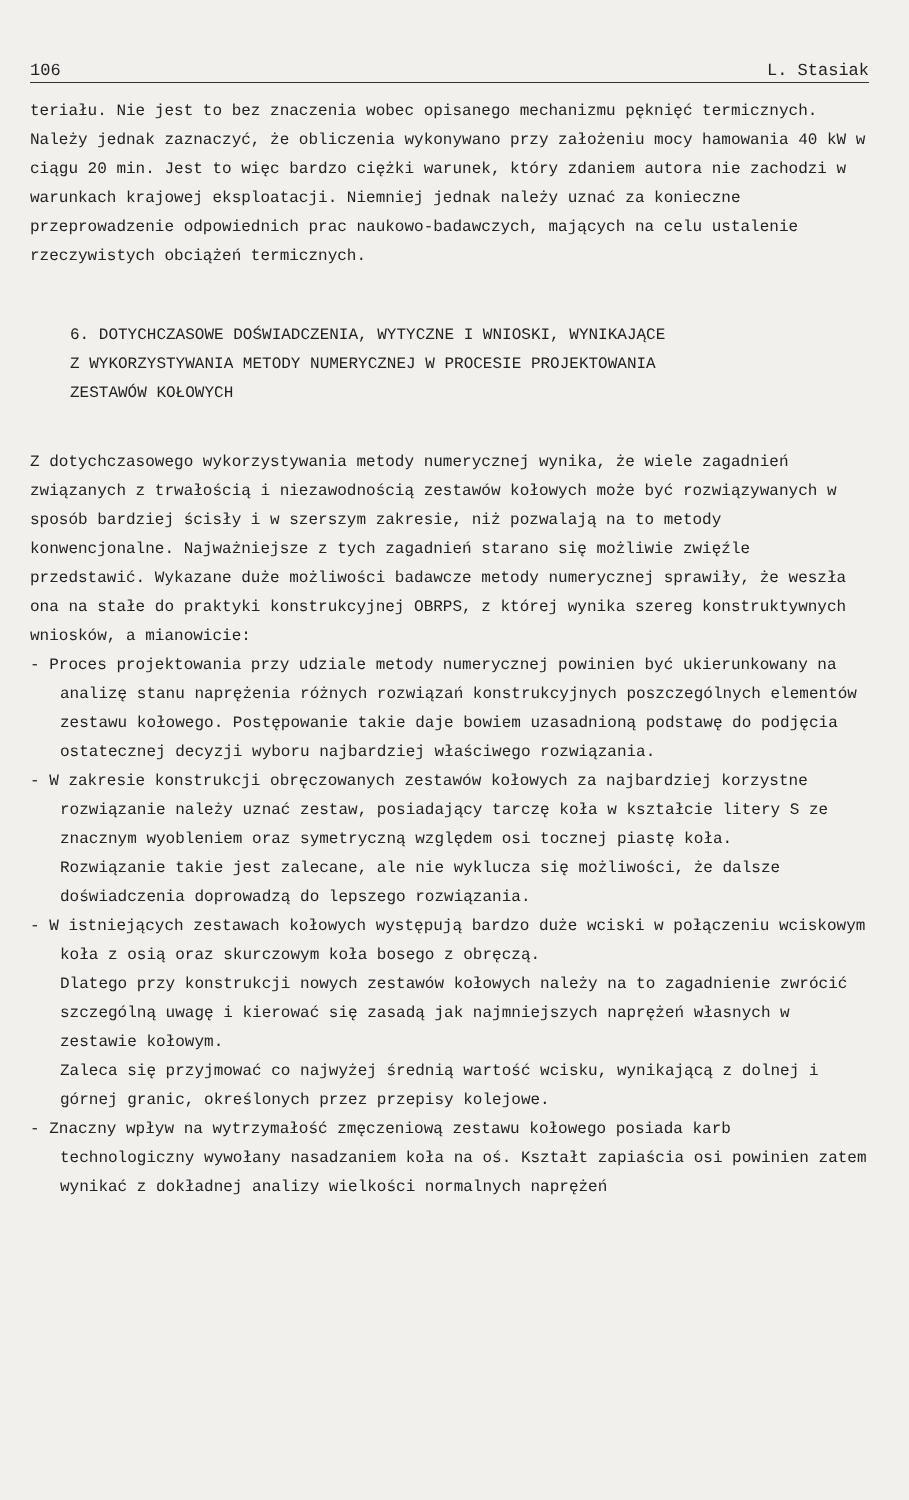106 L. Stasiak
teriału. Nie jest to bez znaczenia wobec opisanego mechanizmu pęknięć termicznych.
Należy jednak zaznaczyć, że obliczenia wykonywano przy założeniu mocy hamowania 40 kW w ciągu 20 min. Jest to więc bardzo ciężki warunek, który zdaniem autora nie zachodzi w warunkach krajowej eksploatacji. Niemniej jednak należy uznać za konieczne przeprowadzenie odpowiednich prac naukowo-badawczych, mających na celu ustalenie rzeczywistych obciążeń termicznych.
6. DOTYCHCZASOWE DOŚWIADCZENIA, WYTYCZNE I WNIOSKI, WYNIKAJĄCE
Z WYKORZYSTYWANIA METODY NUMERYCZNEJ W PROCESIE PROJEKTOWANIA
ZESTAWÓW KOŁOWYCH
Z dotychczasowego wykorzystywania metody numerycznej wynika, że wiele zagadnień związanych z trwałością i niezawodnością zestawów kołowych może być rozwiązywanych w sposób bardziej ścisły i w szerszym zakresie, niż pozwalają na to metody konwencjonalne. Najważniejsze z tych zagadnień starano się możliwie zwięźle przedstawić. Wykazane duże możliwości badawcze metody numerycznej sprawiły, że weszła ona na stałe do praktyki konstrukcyjnej OBRPS, z której wynika szereg konstruktywnych wniosków, a mianowicie:
- Proces projektowania przy udziale metody numerycznej powinien być ukierunkowany na analizę stanu naprężenia różnych rozwiązań konstrukcyjnych poszczególnych elementów zestawu kołowego. Postępowanie takie daje bowiem uzasadnioną podstawę do podjęcia ostatecznej decyzji wyboru najbardziej właściwego rozwiązania.
- W zakresie konstrukcji obręczowanych zestawów kołowych za najbardziej korzystne rozwiązanie należy uznać zestaw, posiadający tarczę koła w kształcie litery S ze znacznym wyobleniem oraz symetryczną względem osi tocznej piastę koła.
Rozwiązanie takie jest zalecane, ale nie wyklucza się możliwości, że dalsze doświadczenia doprowadzą do lepszego rozwiązania.
- W istniejących zestawach kołowych występują bardzo duże wciski w połączeniu wciskowym koła z osią oraz skurczowym koła bosego z obręczą.
Dlatego przy konstrukcji nowych zestawów kołowych należy na to zagadnienie zwrócić szczególną uwagę i kierować się zasadą jak najmniejszych naprężeń własnych w zestawie kołowym.
Zaleca się przyjmować co najwyżej średnią wartość wcisku, wynikającą z dolnej i górnej granic, określonych przez przepisy kolejowe.
- Znaczny wpływ na wytrzymałość zmęczeniową zestawu kołowego posiada karb technologiczny wywołany nasadzaniem koła na oś. Kształt zapiaścia osi powinien zatem wynikać z dokładnej analizy wielkości normalnych naprężeń